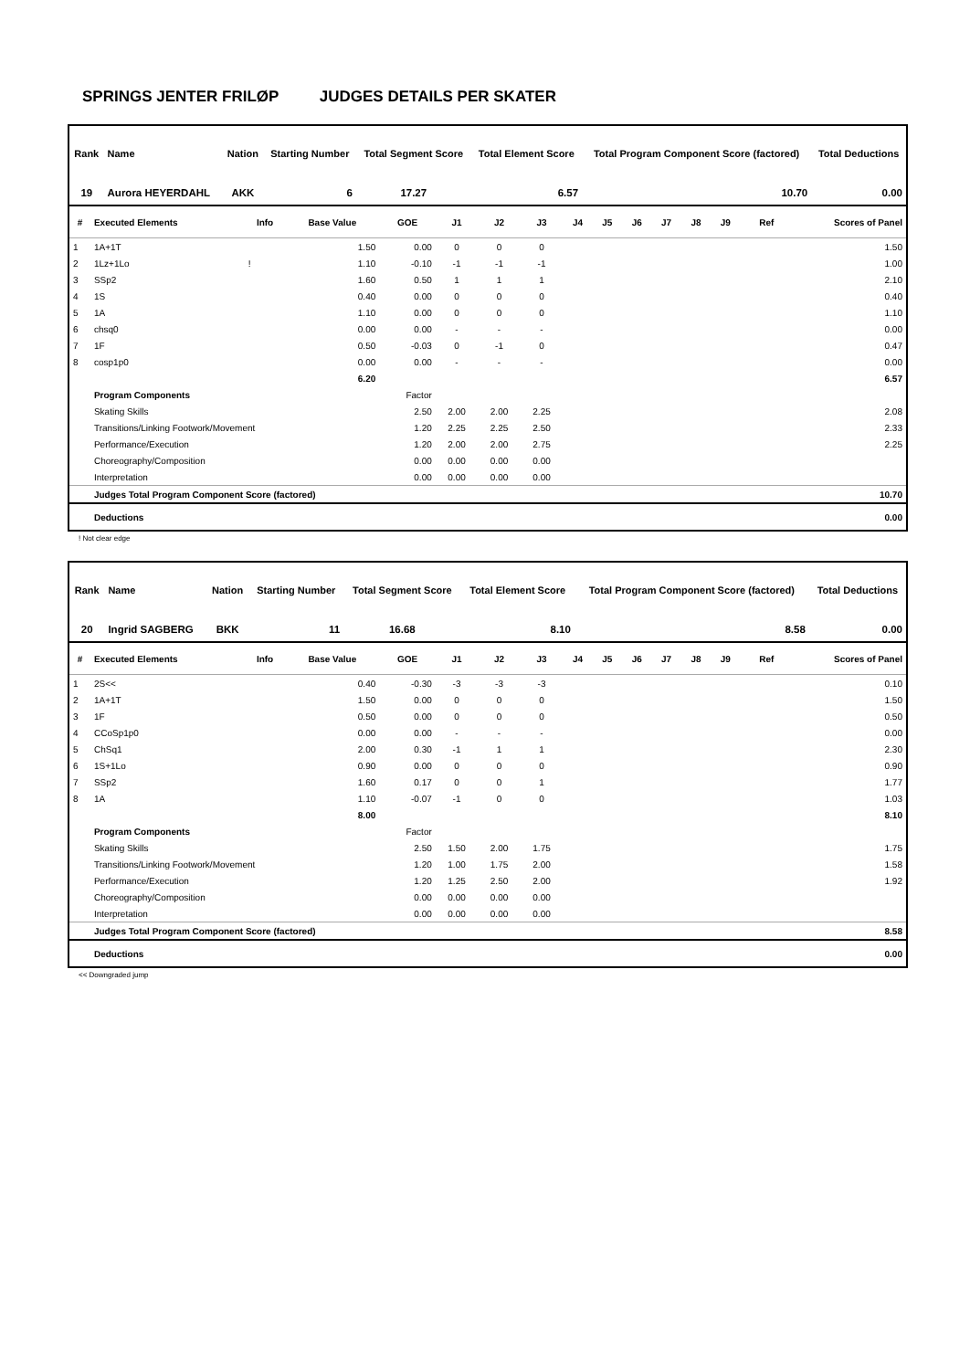SPRINGS JENTER FRILØP JUDGES DETAILS PER SKATER
| Rank | Name | Nation | Starting Number | Total Segment Score | Total Element Score | Total Program Component Score (factored) | Total Deductions |
| --- | --- | --- | --- | --- | --- | --- | --- |
| 19 | Aurora HEYERDAHL | AKK | 6 | 17.27 | 6.57 | 10.70 | 0.00 |
| # | Executed Elements | Info | Base Value | GOE | J1 | J2 | J3 | J4 | J5 | J6 | J7 | J8 | J9 | Ref | Scores of Panel |
| --- | --- | --- | --- | --- | --- | --- | --- | --- | --- | --- | --- | --- | --- | --- | --- |
| 1 | 1A+1T | | 1.50 | 0.00 | 0 | 0 | 0 | | | | | | | | 1.50 |
| 2 | 1Lz+1Lo | ! | 1.10 | -0.10 | -1 | -1 | -1 | | | | | | | | 1.00 |
| 3 | SSp2 | | 1.60 | 0.50 | 1 | 1 | 1 | | | | | | | | 2.10 |
| 4 | 1S | | 0.40 | 0.00 | 0 | 0 | 0 | | | | | | | | 0.40 |
| 5 | 1A | | 1.10 | 0.00 | 0 | 0 | 0 | | | | | | | | 1.10 |
| 6 | chsq0 | | 0.00 | 0.00 | - | - | - | | | | | | | | 0.00 |
| 7 | 1F | | 0.50 | -0.03 | 0 | -1 | 0 | | | | | | | | 0.47 |
| 8 | cosp1p0 | | 0.00 | 0.00 | - | - | - | | | | | | | | 0.00 |
| | | | 6.20 | | | | | | | | | | | | 6.57 |
| | Program Components | | | Factor | | | | | | | | | | | |
| | Skating Skills | | | 2.50 | 2.00 | 2.00 | 2.25 | | | | | | | | 2.08 |
| | Transitions/Linking Footwork/Movement | | | 1.20 | 2.25 | 2.25 | 2.50 | | | | | | | | 2.33 |
| | Performance/Execution | | | 1.20 | 2.00 | 2.00 | 2.75 | | | | | | | | 2.25 |
| | Choreography/Composition | | | 0.00 | 0.00 | 0.00 | 0.00 | | | | | | | | |
| | Interpretation | | | 0.00 | 0.00 | 0.00 | 0.00 | | | | | | | | |
| | Judges Total Program Component Score (factored) | | | | | | | | | | | | | | 10.70 |
| | Deductions | | | | | | | | | | | | | | 0.00 |
! Not clear edge
| Rank | Name | Nation | Starting Number | Total Segment Score | Total Element Score | Total Program Component Score (factored) | Total Deductions |
| --- | --- | --- | --- | --- | --- | --- | --- |
| 20 | Ingrid SAGBERG | BKK | 11 | 16.68 | 8.10 | 8.58 | 0.00 |
| # | Executed Elements | Info | Base Value | GOE | J1 | J2 | J3 | J4 | J5 | J6 | J7 | J8 | J9 | Ref | Scores of Panel |
| --- | --- | --- | --- | --- | --- | --- | --- | --- | --- | --- | --- | --- | --- | --- | --- |
| 1 | 2S<< | | 0.40 | -0.30 | -3 | -3 | -3 | | | | | | | | 0.10 |
| 2 | 1A+1T | | 1.50 | 0.00 | 0 | 0 | 0 | | | | | | | | 1.50 |
| 3 | 1F | | 0.50 | 0.00 | 0 | 0 | 0 | | | | | | | | 0.50 |
| 4 | CCoSp1p0 | | 0.00 | 0.00 | - | - | - | | | | | | | | 0.00 |
| 5 | ChSq1 | | 2.00 | 0.30 | -1 | 1 | 1 | | | | | | | | 2.30 |
| 6 | 1S+1Lo | | 0.90 | 0.00 | 0 | 0 | 0 | | | | | | | | 0.90 |
| 7 | SSp2 | | 1.60 | 0.17 | 0 | 0 | 1 | | | | | | | | 1.77 |
| 8 | 1A | | 1.10 | -0.07 | -1 | 0 | 0 | | | | | | | | 1.03 |
| | | | 8.00 | | | | | | | | | | | | 8.10 |
| | Program Components | | | Factor | | | | | | | | | | | |
| | Skating Skills | | | 2.50 | 1.50 | 2.00 | 1.75 | | | | | | | | 1.75 |
| | Transitions/Linking Footwork/Movement | | | 1.20 | 1.00 | 1.75 | 2.00 | | | | | | | | 1.58 |
| | Performance/Execution | | | 1.20 | 1.25 | 2.50 | 2.00 | | | | | | | | 1.92 |
| | Choreography/Composition | | | 0.00 | 0.00 | 0.00 | 0.00 | | | | | | | | |
| | Interpretation | | | 0.00 | 0.00 | 0.00 | 0.00 | | | | | | | | |
| | Judges Total Program Component Score (factored) | | | | | | | | | | | | | | 8.58 |
| | Deductions | | | | | | | | | | | | | | 0.00 |
<< Downgraded jump